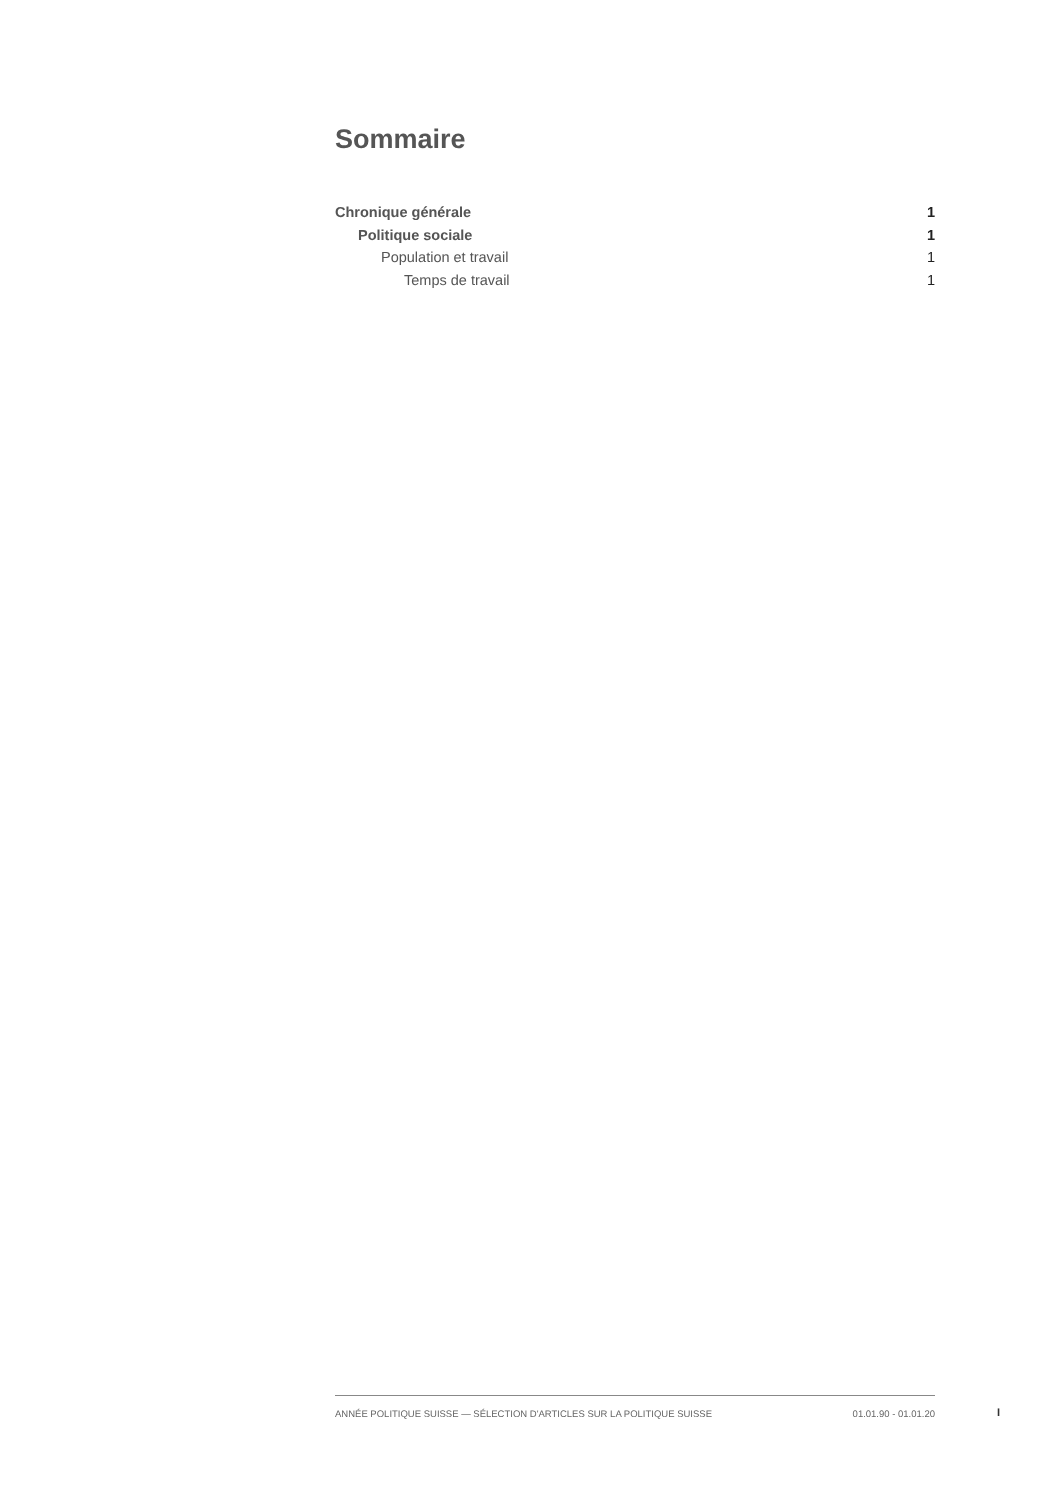Sommaire
Chronique générale 1
Politique sociale 1
Population et travail 1
Temps de travail 1
ANNÉE POLITIQUE SUISSE — SÉLECTION D'ARTICLES SUR LA POLITIQUE SUISSE 01.01.90 - 01.01.20
I